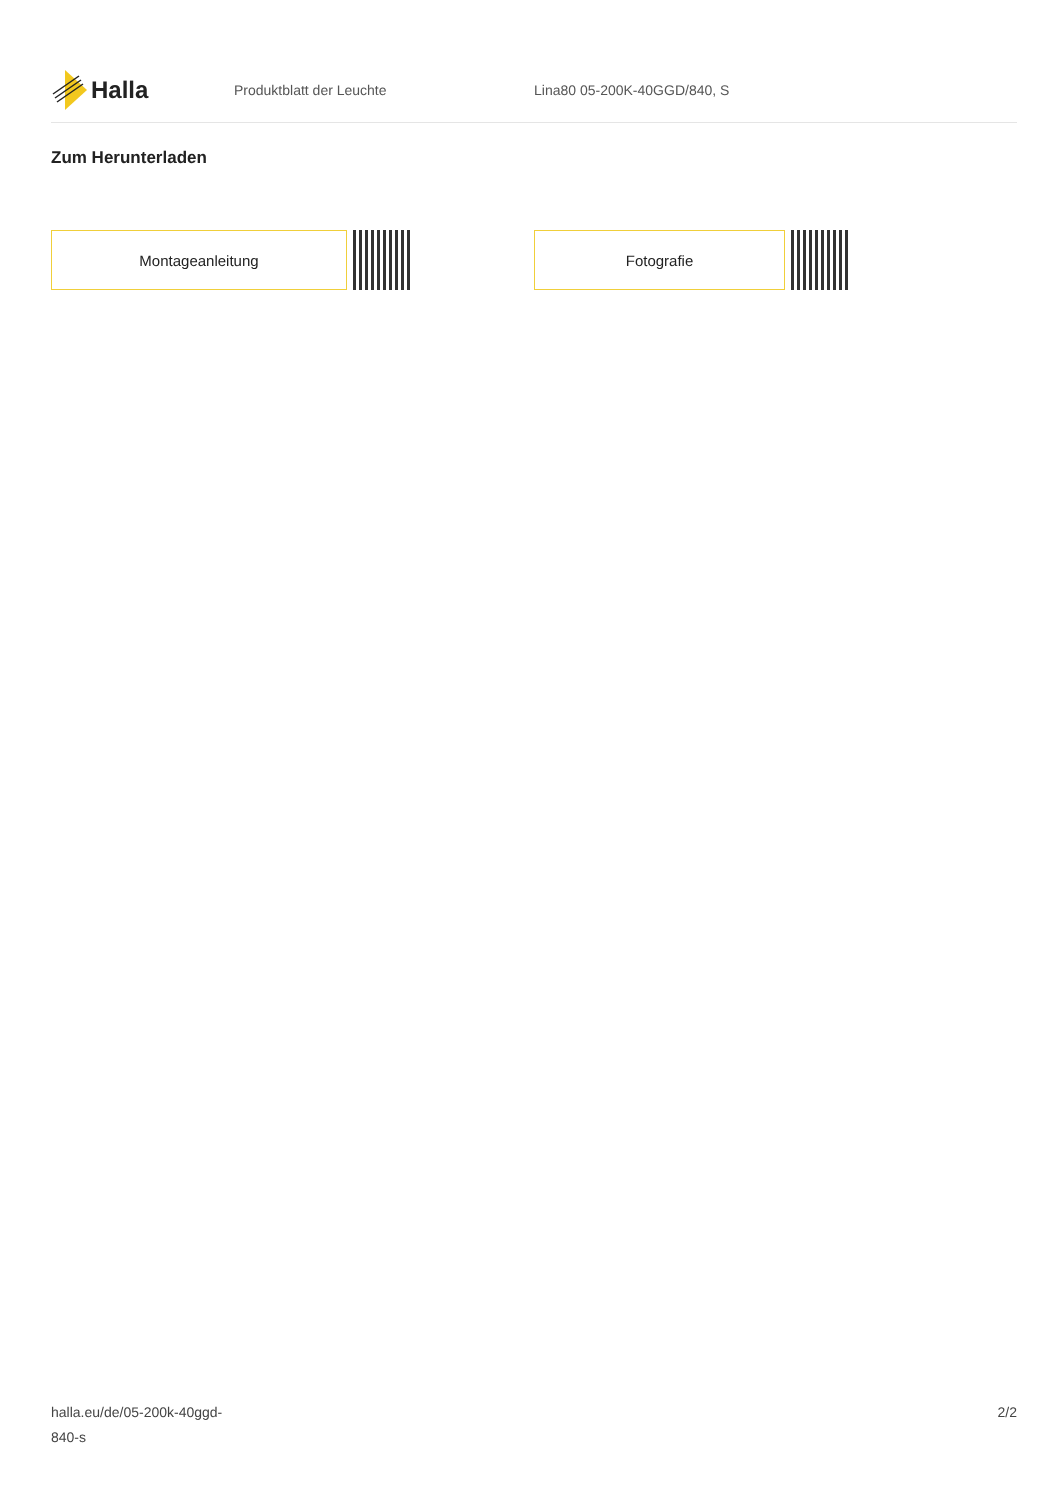Halla
Produktblatt der Leuchte Lina80 05-200K-40GGD/840, S
Zum Herunterladen
Montageanleitung Fotografie
halla.eu/de/05-200k-40ggd-
840-s
2/2